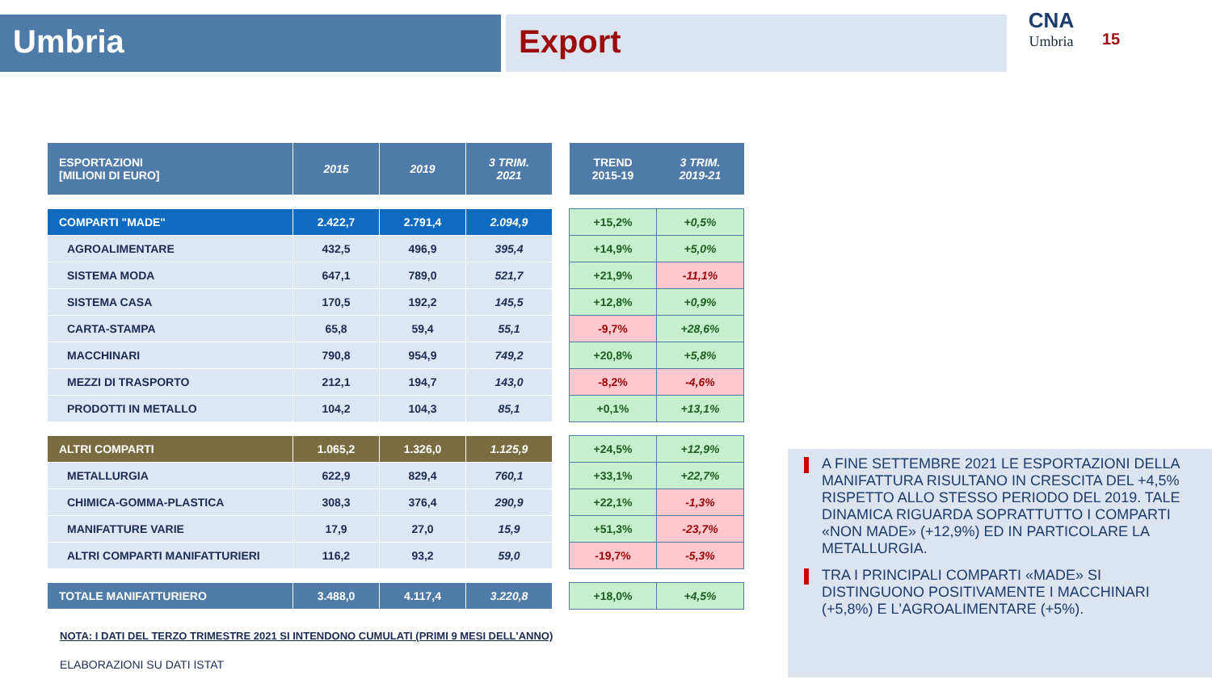Umbria Export
CNA
Umbria
15
| ESPORTAZIONI [MILIONI DI EURO] | 2015 | 2019 | 3 TRIM. 2021 |
| --- | --- | --- | --- |
| COMPARTI "MADE" | 2.422,7 | 2.791,4 | 2.094,9 |
| AGROALIMENTARE | 432,5 | 496,9 | 395,4 |
| SISTEMA MODA | 647,1 | 789,0 | 521,7 |
| SISTEMA CASA | 170,5 | 192,2 | 145,5 |
| CARTA-STAMPA | 65,8 | 59,4 | 55,1 |
| MACCHINARI | 790,8 | 954,9 | 749,2 |
| MEZZI DI TRASPORTO | 212,1 | 194,7 | 143,0 |
| PRODOTTI IN METALLO | 104,2 | 104,3 | 85,1 |
| ALTRI COMPARTI | 1.065,2 | 1.326,0 | 1.125,9 |
| METALLURGIA | 622,9 | 829,4 | 760,1 |
| CHIMICA-GOMMA-PLASTICA | 308,3 | 376,4 | 290,9 |
| MANIFATTURE VARIE | 17,9 | 27,0 | 15,9 |
| ALTRI COMPARTI MANIFATTURIERI | 116,2 | 93,2 | 59,0 |
| TOTALE MANIFATTURIERO | 3.488,0 | 4.117,4 | 3.220,8 |
| TREND 2015-19 | 3 TRIM. 2019-21 |
| --- | --- |
| +15,2% | +0,5% |
| +14,9% | +5,0% |
| +21,9% | -11,1% |
| +12,8% | +0,9% |
| -9,7% | +28,6% |
| +20,8% | +5,8% |
| -8,2% | -4,6% |
| +0,1% | +13,1% |
| +24,5% | +12,9% |
| +33,1% | +22,7% |
| +22,1% | -1,3% |
| +51,3% | -23,7% |
| -19,7% | -5,3% |
| +18,0% | +4,5% |
NOTA: I DATI DEL TERZO TRIMESTRE 2021 SI INTENDONO CUMULATI (PRIMI 9 MESI DELL'ANNO)
ELABORAZIONI SU DATI ISTAT
A FINE SETTEMBRE 2021 LE ESPORTAZIONI DELLA MANIFATTURA RISULTANO IN CRESCITA DEL +4,5% RISPETTO ALLO STESSO PERIODO DEL 2019. TALE DINAMICA RIGUARDA SOPRATTUTTO I COMPARTI «NON MADE» (+12,9%) ED IN PARTICOLARE LA METALLURGIA.
TRA I PRINCIPALI COMPARTI «MADE» SI DISTINGUONO POSITIVAMENTE I MACCHINARI (+5,8%) E L'AGROALIMENTARE (+5%).